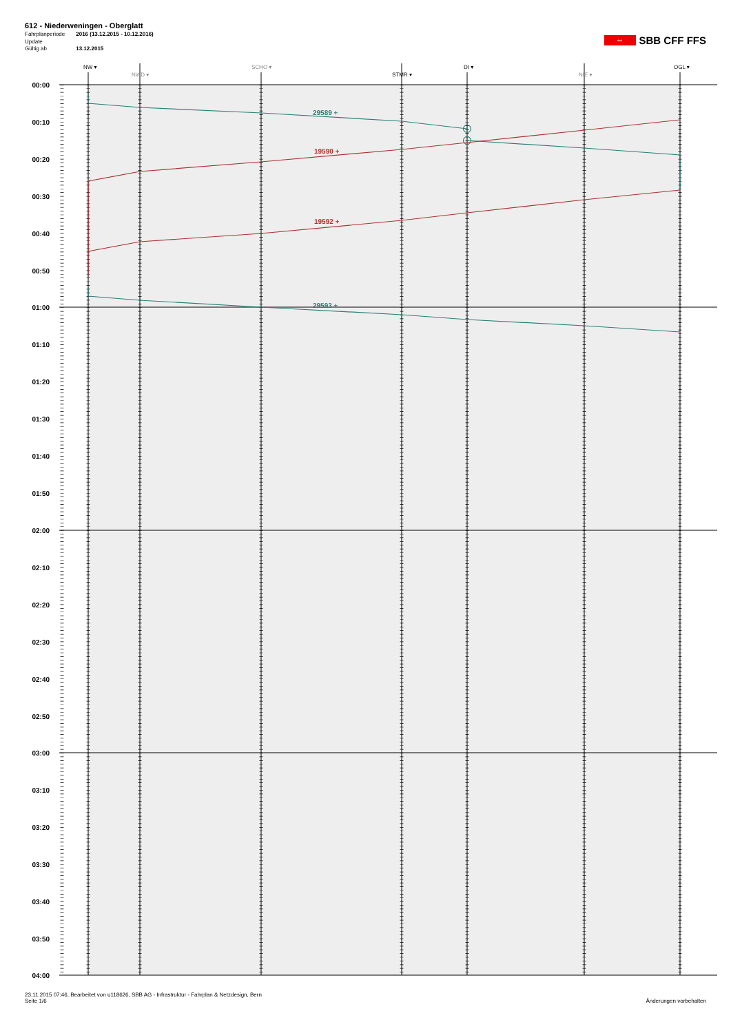612 - Niederweningen - Oberglatt
Fahrplanperiode 2016 (13.12.2015 - 10.12.2016)
Update
Gültig ab 13.12.2015
⇔ SBB CFF FFS
NW ▾
NWD ▾
SCHO ▾
STMR ▾
DI ▾
NIE ▾
OGL ▾
00:00
00:10
00:20
00:30
00:40
00:50
01:00
01:10
01:20
01:30
01:40
01:50
02:00
02:10
02:20
02:30
02:40
02:50
03:00
03:10
03:20
03:30
03:40
03:50
04:00
29589 +
19590 +
19592 +
29593 +
23.11.2015 07:46, Bearbeitet von u118626, SBB AG - Infrastruktur - Fahrplan & Netzdesign, Bern
Seite 1/6
Änderungen vorbehalten